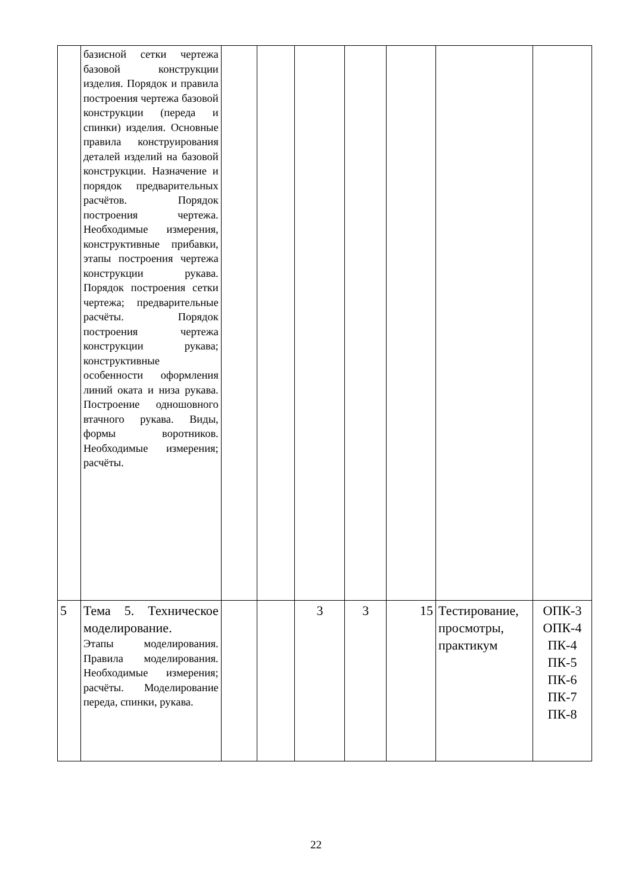| | базисной сетки чертежа базовой конструкции изделия. Порядок и правила построения чертежа базовой конструкции (переда и спинки) изделия. Основные правила конструирования деталей изделий на базовой конструкции. Назначение и порядок предварительных расчётов. Порядок построения чертежа. Необходимые измерения, конструктивные прибавки, этапы построения чертежа конструкции рукава. Порядок построения сетки чертежа; предварительные расчёты. Порядок построения чертежа конструкции рукава; конструктивные особенности оформления линий оката и низа рукава. Построение одношовного втачного рукава. Виды, формы воротников. Необходимые измерения; расчёты. | | | | | | | |
| 5 | Тема 5. Техническое моделирование. Этапы моделирования. Правила моделирования. Необходимые измерения; расчёты. Моделирование переда, спинки, рукава. | | | 3 | 3 | 15 | Тестирование, просмотры, практикум | ОПК-3 ОПК-4 ПК-4 ПК-5 ПК-6 ПК-7 ПК-8 |
22